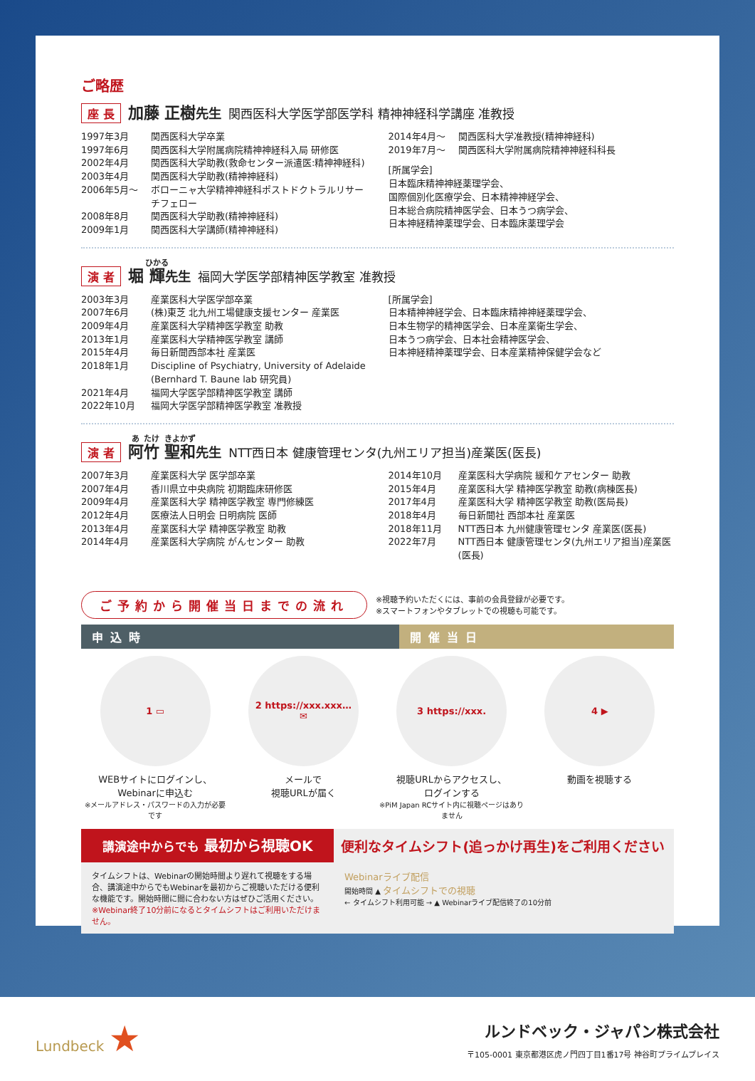ご略歴
座 長 加藤 正樹先生 関西医科大学医学部医学科 精神神経科学講座 准教授
1997年3月 関西医科大学卒業
1997年6月 関西医科大学附属病院精神神経科入局 研修医
2002年4月 関西医科大学助教(救命センター派遣医:精神神経科)
2003年4月 関西医科大学助教(精神神経科)
2006年5月〜 ボローニャ大学精神神経科ポストドクトラルリサーチフェロー
2008年8月 関西医科大学助教(精神神経科)
2009年1月 関西医科大学講師(精神神経科)
2014年4月〜 関西医科大学准教授(精神神経科)
2019年7月〜 関西医科大学附属病院精神神経科科長
[所属学会]
日本臨床精神神経薬理学会、
国際個別化医療学会、日本精神神経学会、
日本総合病院精神医学会、日本うつ病学会、
日本神経精神薬理学会、日本臨床薬理学会
演 者 堀 輝先生 福岡大学医学部精神医学教室 准教授
2003年3月 産業医科大学医学部卒業
2007年6月 (株)東芝 北九州工場健康支援センター 産業医
2009年4月 産業医科大学精神医学教室 助教
2013年1月 産業医科大学精神医学教室 講師
2015年4月 毎日新聞西部本社 産業医
2018年1月 Discipline of Psychiatry, University of Adelaide
(Bernhard T. Baune lab 研究員)
2021年4月 福岡大学医学部精神医学教室 講師
2022年10月 福岡大学医学部精神医学教室 准教授
[所属学会]
日本精神神経学会、日本臨床精神神経薬理学会、
日本生物学的精神医学会、日本産業衛生学会、
日本うつ病学会、日本社会精神医学会、
日本神経精神薬理学会、日本産業精神保健学会など
演 者 阿竹 聖和先生 NTT西日本 健康管理センタ(九州エリア担当)産業医(医長)
2007年3月 産業医科大学 医学部卒業
2007年4月 香川県立中央病院 初期臨床研修医
2009年4月 産業医科大学 精神医学教室 専門修練医
2012年4月 医療法人日明会 日明病院 医師
2013年4月 産業医科大学 精神医学教室 助教
2014年4月 産業医科大学病院 がんセンター 助教
2014年10月 産業医科大学病院 緩和ケアセンター 助教
2015年4月 産業医科大学 精神医学教室 助教(病棟医長)
2017年4月 産業医科大学 精神医学教室 助教(医局長)
2018年4月 毎日新聞社 西部本社 産業医
2018年11月 NTT西日本 九州健康管理センタ 産業医(医長)
2022年7月 NTT西日本 健康管理センタ(九州エリア担当)産業医(医長)
ご予約から開催当日までの流れ ※視聴予約いただくには、事前の会員登録が必要です。
※スマートフォンやタブレットでの視聴も可能です。
申込時 開催当日
1 ▭
WEBサイトにログインし、
Webinarに申込む
※メールアドレス・パスワードの入力が必要です
2 https://xxx.xxx…
✉
メールで
視聴URLが届く
3 https://xxx.
視聴URLからアクセスし、
ログインする
※PiM Japan RCサイト内に視聴ページはありません
4 ▶
動画を視聴する
講演途中からでも 最初から視聴OK
便利なタイムシフト(追っかけ再生)をご利用ください
タイムシフトは、Webinarの開始時間より遅れて視聴をする場合、講演途中からでもWebinarを最初からご視聴いただける便利な機能です。開始時間に間に合わない方はぜひご活用ください。
※Webinar終了10分前になるとタイムシフトはご利用いただけません。
Webinarライブ配信
開始時間 ▲ タイムシフトでの視聴
← タイムシフト利用可能 → ▲ Webinarライブ配信終了の10分前
Lundbeck ★
ルンドベック・ジャパン株式会社
〒105-0001 東京都港区虎ノ門四丁目1番17号 神谷町プライムプレイス